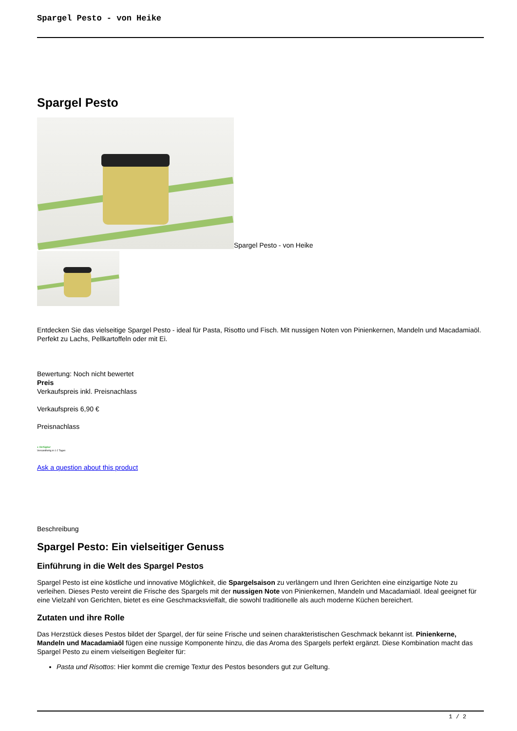Spargel Pesto - von Heike
Spargel Pesto
Spargel Pesto - von Heike
Entdecken Sie das vielseitige Spargel Pesto - ideal für Pasta, Risotto und Fisch. Mit nussigen Noten von Pinienkernen, Mandeln und Macadamiaöl. Perfekt zu Lachs, Pellkartoffeln oder mit Ei.
Bewertung: Noch nicht bewertet
Preis
Verkaufspreis inkl. Preisnachlass
Verkaufspreis 6,90 €
Preisnachlass
● Verfügbar
Versandfertig in 1-2 Tagen
Ask a question about this product
Beschreibung
Spargel Pesto: Ein vielseitiger Genuss
Einführung in die Welt des Spargel Pestos
Spargel Pesto ist eine köstliche und innovative Möglichkeit, die Spargelsaison zu verlängern und Ihren Gerichten eine einzigartige Note zu verleihen. Dieses Pesto vereint die Frische des Spargels mit der nussigen Note von Pinienkernen, Mandeln und Macadamiaöl. Ideal geeignet für eine Vielzahl von Gerichten, bietet es eine Geschmacksvielfalt, die sowohl traditionelle als auch moderne Küchen bereichert.
Zutaten und ihre Rolle
Das Herzstück dieses Pestos bildet der Spargel, der für seine Frische und seinen charakteristischen Geschmack bekannt ist. Pinienkerne, Mandeln und Macadamiaöl fügen eine nussige Komponente hinzu, die das Aroma des Spargels perfekt ergänzt. Diese Kombination macht das Spargel Pesto zu einem vielseitigen Begleiter für:
Pasta und Risottos: Hier kommt die cremige Textur des Pestos besonders gut zur Geltung.
1 / 2